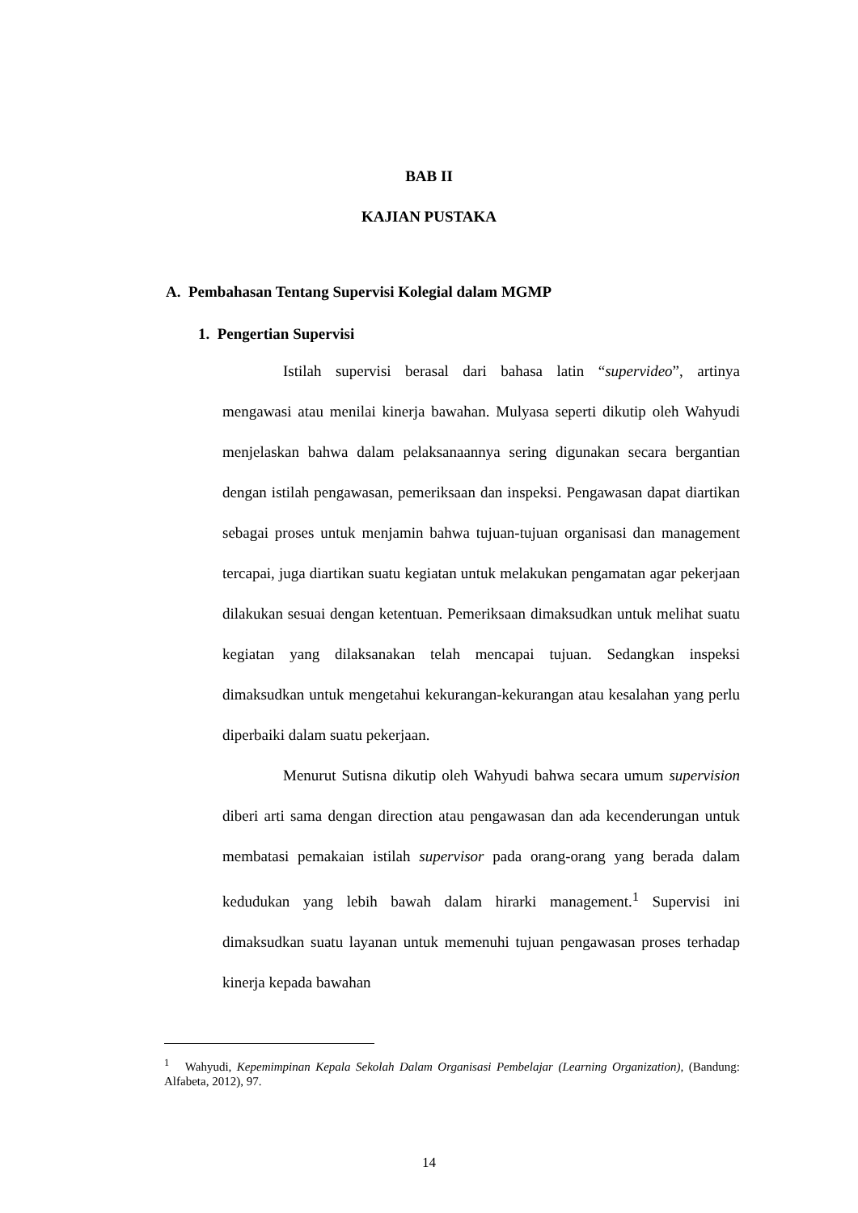BAB II
KAJIAN PUSTAKA
A. Pembahasan Tentang Supervisi Kolegial dalam MGMP
1. Pengertian Supervisi
Istilah supervisi berasal dari bahasa latin “supervideo”, artinya mengawasi atau menilai kinerja bawahan. Mulyasa seperti dikutip oleh Wahyudi menjelaskan bahwa dalam pelaksanaannya sering digunakan secara bergantian dengan istilah pengawasan, pemeriksaan dan inspeksi. Pengawasan dapat diartikan sebagai proses untuk menjamin bahwa tujuan-tujuan organisasi dan management tercapai, juga diartikan suatu kegiatan untuk melakukan pengamatan agar pekerjaan dilakukan sesuai dengan ketentuan. Pemeriksaan dimaksudkan untuk melihat suatu kegiatan yang dilaksanakan telah mencapai tujuan. Sedangkan inspeksi dimaksudkan untuk mengetahui kekurangan-kekurangan atau kesalahan yang perlu diperbaiki dalam suatu pekerjaan.
Menurut Sutisna dikutip oleh Wahyudi bahwa secara umum supervision diberi arti sama dengan direction atau pengawasan dan ada kecenderungan untuk membatasi pemakaian istilah supervisor pada orang-orang yang berada dalam kedudukan yang lebih bawah dalam hirarki management.<sup>1</sup> Supervisi ini dimaksudkan suatu layanan untuk memenuhi tujuan pengawasan proses terhadap kinerja kepada bawahan
<sup>1</sup> Wahyudi, Kepemimpinan Kepala Sekolah Dalam Organisasi Pembelajar (Learning Organization), (Bandung: Alfabeta, 2012), 97.
14